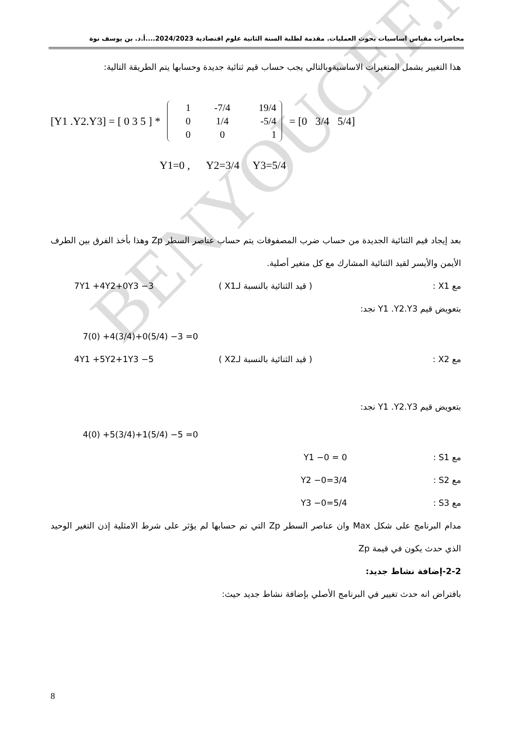BENYOUCEF.N
محاضرات مقياس اساسيات بحوث العمليات. مقدمة لطلبة السنة الثانية علوم اقتصادية 2024/2023....أ.د. بن يوسف نوة
هذا التغيير يشمل المتغيرات الاساسيةوبالتالي يجب حساب قيم ثنائية جديدة وحسابها يتم الطريقة التالية:
[Y1 .Y2.Y3] = [ 0 3 5 ] *
| 1 | -7/4 | 19/4 |
| 0 | 1/4 | -5/4 |
| 0 | 0 | 1 |
= [0 3/4 5/4]
Y1=0 , Y2=3/4 Y3=5/4
بعد إيجاد قيم الثنائية الجديدة من حساب ضرب المصفوفات يتم حساب عناصر السطر Zp وهذا بأخذ الفرق بين الطرف الأيمن والأيسر لقيد الثنائية المشارك مع كل متغير أصلية.
مع X1 : ( قيد الثنائية بالنسبة لـX1 ) 7Y1 +4Y2+0Y3 −3
بتعويض قيم Y1 .Y2.Y3 نجد:
7(0) +4(3/4)+0(5/4) −3 =0
مع X2 : ( قيد الثنائية بالنسبة لـX2 ) 4Y1 +5Y2+1Y3 −5
بتعويض قيم Y1 .Y2.Y3 نجد:
4(0) +5(3/4)+1(5/4) −5 =0
مع S1 : Y1 −0 = 0
مع S2 : Y2 −0=3/4
مع S3 : Y3 −0=5/4
مدام البرنامج على شكل Max وان عناصر السطر Zp التي تم حسابها لم يؤثر على شرط الامثلية إذن التغير الوحيد الذي حدث يكون في قيمة Zp
2-2-إضافة نشاط جديد:
بافتراض انه حدث تغيير في البرنامج الأصلي بإضافة نشاط جديد حيث:
8